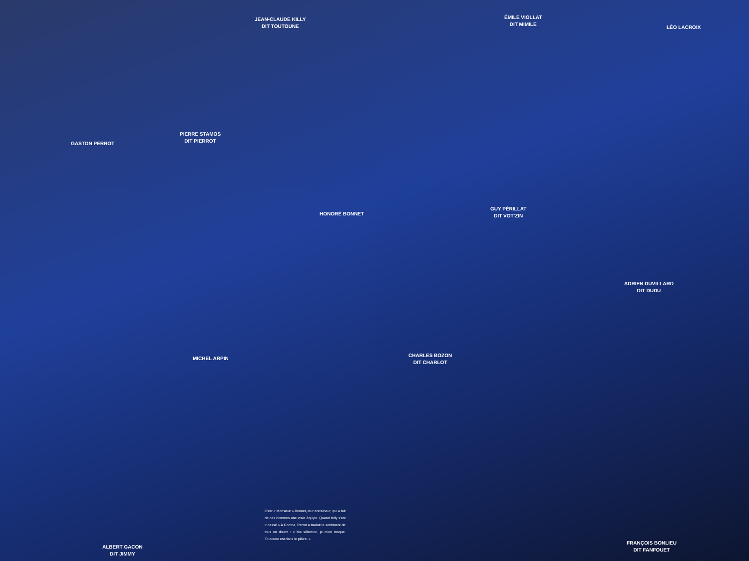JEAN-CLAUDE KILLY
DIT TOUTOUNE
ÉMILE VIOLLAT
DIT MIMILE
LÉO LACROIX
GASTON PERROT
PIERRE STAMOS
DIT PIERROT
HONORÉ BONNET
GUY PÉRILLAT
DIT VOT'ZIN
ADRIEN DUVILLARD
DIT DUDU
MICHEL ARPIN
CHARLES BOZON
DIT CHARLOT
ALBERT GACON
DIT JIMMY
FRANÇOIS BONLIEU
DIT FANFOUET
C'est « Monsieur » Bonnet, leur entraîneur, qui a fait de ces hommes une vraie équipe. Quand Killy s'est « cassé » à Cortina, Perrot a traduit le sentiment de tous en disant : « Ma sélection, je m'en moque. Toutoune est dans le plâtre. »